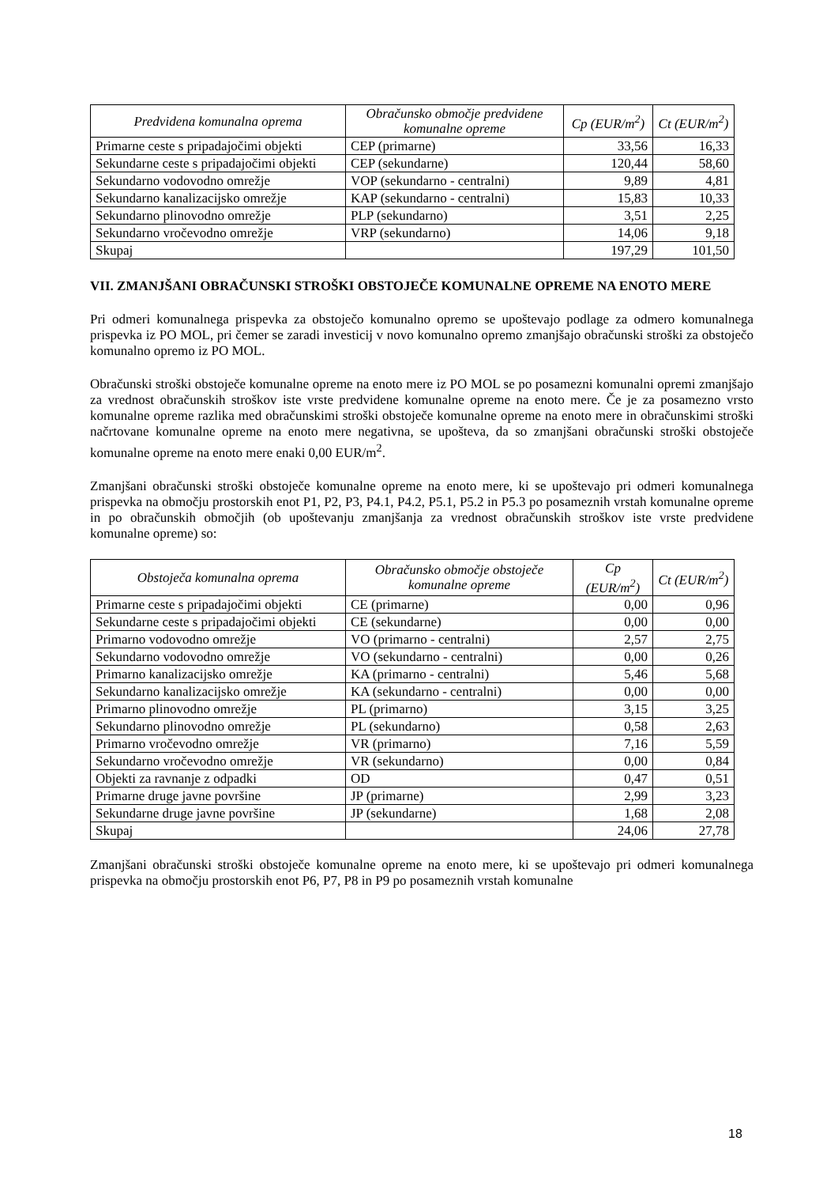| Predvidena komunalna oprema | Obračunsko območje predvidene komunalne opreme | Cp (EUR/m<sup>2</sup>) | Ct (EUR/m<sup>2</sup>) |
| --- | --- | --- | --- |
| Primarne ceste s pripadajočimi objekti | CEP (primarne) | 33,56 | 16,33 |
| Sekundarne ceste s pripadajočimi objekti | CEP (sekundarne) | 120,44 | 58,60 |
| Sekundarno vodovodno omrežje | VOP (sekundarno - centralni) | 9,89 | 4,81 |
| Sekundarno kanalizacijsko omrežje | KAP (sekundarno - centralni) | 15,83 | 10,33 |
| Sekundarno plinovodno omrežje | PLP (sekundarno) | 3,51 | 2,25 |
| Sekundarno vročevodno omrežje | VRP (sekundarno) | 14,06 | 9,18 |
| Skupaj | | 197,29 | 101,50 |
VII. ZMANJŠANI OBRAČUNSKI STROŠKI OBSTOJEČE KOMUNALNE OPREME NA ENOTO MERE
Pri odmeri komunalnega prispevka za obstoječo komunalno opremo se upoštevajo podlage za odmero komunalnega prispevka iz PO MOL, pri čemer se zaradi investicij v novo komunalno opremo zmanjšajo obračunski stroški za obstoječo komunalno opremo iz PO MOL.
Obračunski stroški obstoječe komunalne opreme na enoto mere iz PO MOL se po posamezni komunalni opremi zmanjšajo za vrednost obračunskih stroškov iste vrste predvidene komunalne opreme na enoto mere. Če je za posamezno vrsto komunalne opreme razlika med obračunskimi stroški obstoječe komunalne opreme na enoto mere in obračunskimi stroški načrtovane komunalne opreme na enoto mere negativna, se upošteva, da so zmanjšani obračunski stroški obstoječe komunalne opreme na enoto mere enaki 0,00 EUR/m<sup>2</sup>.
Zmanjšani obračunski stroški obstoječe komunalne opreme na enoto mere, ki se upoštevajo pri odmeri komunalnega prispevka na območju prostorskih enot P1, P2, P3, P4.1, P4.2, P5.1, P5.2 in P5.3 po posameznih vrstah komunalne opreme in po obračunskih območjih (ob upoštevanju zmanjšanja za vrednost obračunskih stroškov iste vrste predvidene komunalne opreme) so:
| Obstoječa komunalna oprema | Obračunsko območje obstoječe komunalne opreme | Cp (EUR/m<sup>2</sup>) | Ct (EUR/m<sup>2</sup>) |
| --- | --- | --- | --- |
| Primarne ceste s pripadajočimi objekti | CE (primarne) | 0,00 | 0,96 |
| Sekundarne ceste s pripadajočimi objekti | CE (sekundarne) | 0,00 | 0,00 |
| Primarno vodovodno omrežje | VO (primarno - centralni) | 2,57 | 2,75 |
| Sekundarno vodovodno omrežje | VO (sekundarno - centralni) | 0,00 | 0,26 |
| Primarno kanalizacijsko omrežje | KA (primarno - centralni) | 5,46 | 5,68 |
| Sekundarno kanalizacijsko omrežje | KA (sekundarno - centralni) | 0,00 | 0,00 |
| Primarno plinovodno omrežje | PL (primarno) | 3,15 | 3,25 |
| Sekundarno plinovodno omrežje | PL (sekundarno) | 0,58 | 2,63 |
| Primarno vročevodno omrežje | VR (primarno) | 7,16 | 5,59 |
| Sekundarno vročevodno omrežje | VR (sekundarno) | 0,00 | 0,84 |
| Objekti za ravnanje z odpadki | OD | 0,47 | 0,51 |
| Primarne druge javne površine | JP (primarne) | 2,99 | 3,23 |
| Sekundarne druge javne površine | JP (sekundarne) | 1,68 | 2,08 |
| Skupaj | | 24,06 | 27,78 |
Zmanjšani obračunski stroški obstoječe komunalne opreme na enoto mere, ki se upoštevajo pri odmeri komunalnega prispevka na območju prostorskih enot P6, P7, P8 in P9 po posameznih vrstah komunalne
18